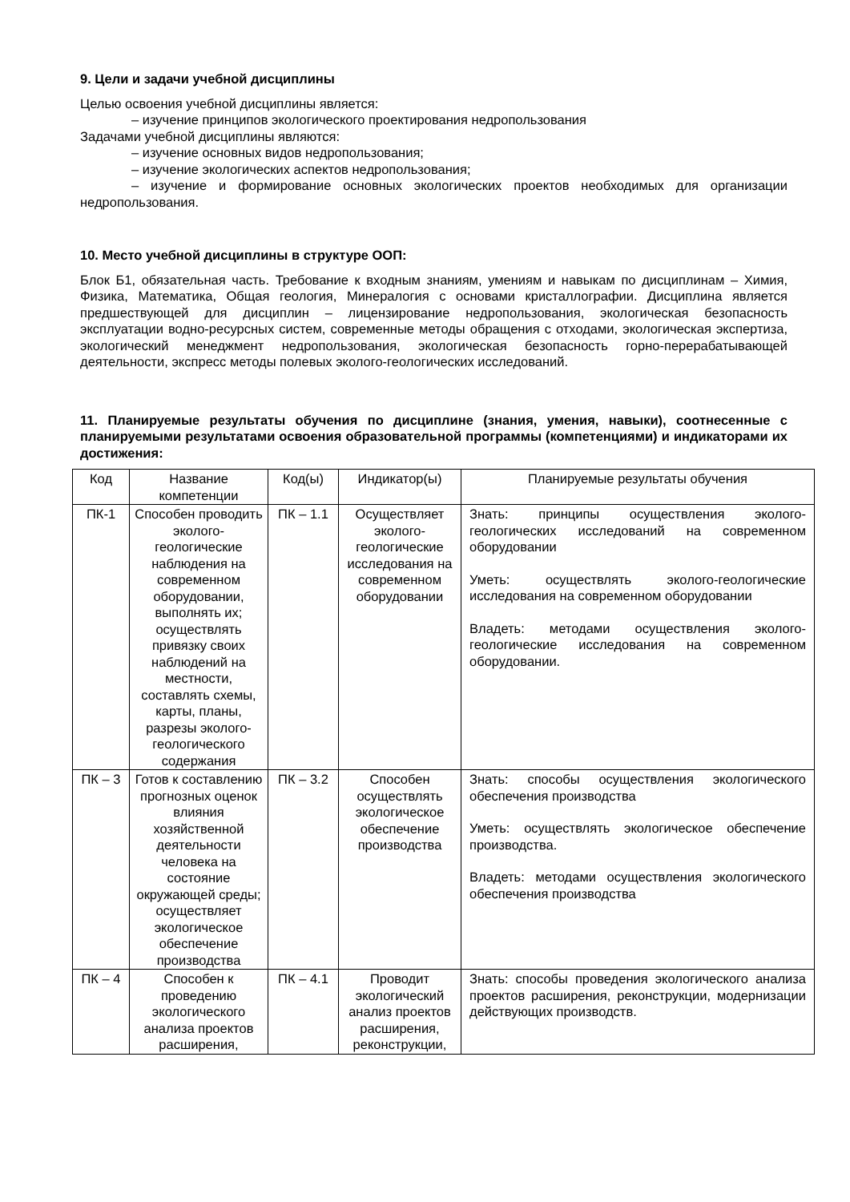9. Цели и задачи учебной дисциплины
Целью освоения учебной дисциплины является:
– изучение принципов экологического проектирования недропользования
Задачами учебной дисциплины являются:
– изучение основных видов недропользования;
– изучение экологических аспектов недропользования;
– изучение и формирование основных экологических проектов необходимых для организации недропользования.
10. Место учебной дисциплины в структуре ООП:
Блок Б1, обязательная часть. Требование к входным знаниям, умениям и навыкам по дисциплинам – Химия, Физика, Математика, Общая геология, Минералогия с основами кристаллографии. Дисциплина является предшествующей для дисциплин – лицензирование недропользования, экологическая безопасность эксплуатации водно-ресурсных систем, современные методы обращения с отходами, экологическая экспертиза, экологический менеджмент недропользования, экологическая безопасность горно-перерабатывающей деятельности, экспресс методы полевых эколого-геологических исследований.
11. Планируемые результаты обучения по дисциплине (знания, умения, навыки), соотнесенные с планируемыми результатами освоения образовательной программы (компетенциями) и индикаторами их достижения:
| Код | Название компетенции | Код(ы) | Индикатор(ы) | Планируемые результаты обучения |
| ПК-1 | Способен проводить эколого-геологические наблюдения на современном оборудовании, выполнять их; осуществлять привязку своих наблюдений на местности, составлять схемы, карты, планы, разрезы эколого-геологического содержания | ПК – 1.1 | Осуществляет эколого-геологические исследования на современном оборудовании | Знать: принципы осуществления эколого-геологических исследований на современном оборудовании Уметь: осуществлять эколого-геологические исследования на современном оборудовании Владеть: методами осуществления эколого-геологические исследования на современном оборудовании. |
| ПК – 3 | Готов к составлению прогнозных оценок влияния хозяйственной деятельности человека на состояние окружающей среды; осуществляет экологическое обеспечение производства | ПК – 3.2 | Способен осуществлять экологическое обеспечение производства | Знать: способы осуществления экологического обеспечения производства Уметь: осуществлять экологическое обеспечение производства. Владеть: методами осуществления экологического обеспечения производства |
| ПК – 4 | Способен к проведению экологического анализа проектов расширения, | ПК – 4.1 | Проводит экологический анализ проектов расширения, реконструкции, | Знать: способы проведения экологического анализа проектов расширения, реконструкции, модернизации действующих производств. |